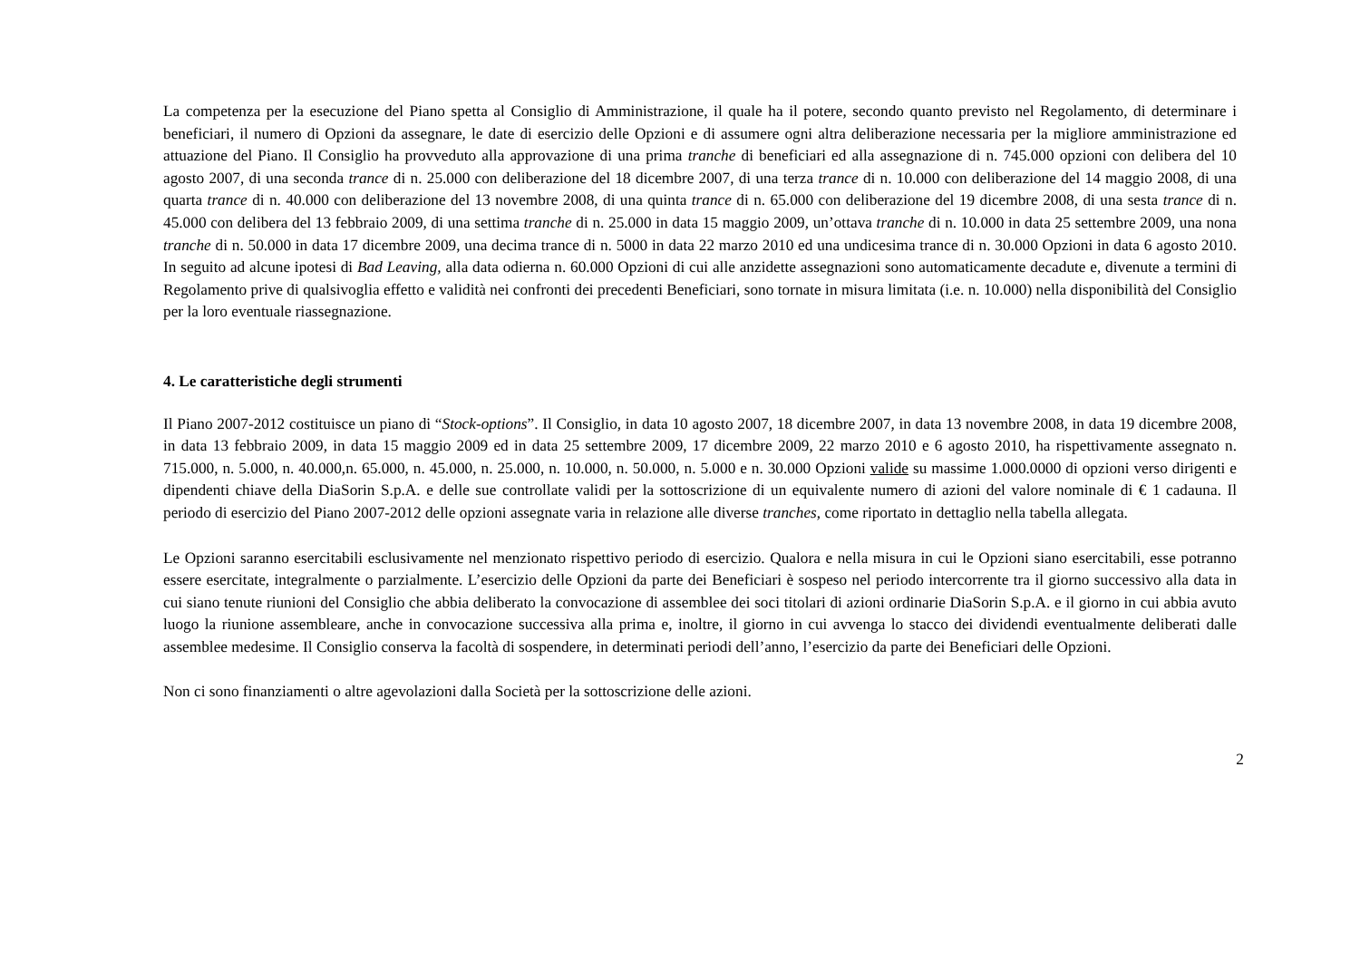La competenza per la esecuzione del Piano spetta al Consiglio di Amministrazione, il quale ha il potere, secondo quanto previsto nel Regolamento, di determinare i beneficiari, il numero di Opzioni da assegnare, le date di esercizio delle Opzioni e di assumere ogni altra deliberazione necessaria per la migliore amministrazione ed attuazione del Piano. Il Consiglio ha provveduto alla approvazione di una prima tranche di beneficiari ed alla assegnazione di n. 745.000 opzioni con delibera del 10 agosto 2007, di una seconda trance di n. 25.000 con deliberazione del 18 dicembre 2007, di una terza trance di n. 10.000 con deliberazione del 14 maggio 2008, di una quarta trance di n. 40.000 con deliberazione del 13 novembre 2008, di una quinta trance di n. 65.000 con deliberazione del 19 dicembre 2008, di una sesta trance di n. 45.000 con delibera del 13 febbraio 2009, di una settima tranche di n. 25.000 in data 15 maggio 2009, un’ottava tranche di n. 10.000 in data 25 settembre 2009, una nona tranche di n. 50.000 in data 17 dicembre 2009, una decima trance di n. 5000 in data 22 marzo 2010 ed una undicesima trance di n. 30.000 Opzioni in data 6 agosto 2010. In seguito ad alcune ipotesi di Bad Leaving, alla data odierna n. 60.000 Opzioni di cui alle anzidette assegnazioni sono automaticamente decadute e, divenute a termini di Regolamento prive di qualsivoglia effetto e validità nei confronti dei precedenti Beneficiari, sono tornate in misura limitata (i.e. n. 10.000) nella disponibilità del Consiglio per la loro eventuale riassegnazione.
4. Le caratteristiche degli strumenti
Il Piano 2007-2012 costituisce un piano di “Stock-options”. Il Consiglio, in data 10 agosto 2007, 18 dicembre 2007, in data 13 novembre 2008, in data 19 dicembre 2008, in data 13 febbraio 2009, in data 15 maggio 2009 ed in data 25 settembre 2009, 17 dicembre 2009, 22 marzo 2010 e 6 agosto 2010, ha rispettivamente assegnato n. 715.000, n. 5.000, n. 40.000,n. 65.000, n. 45.000, n. 25.000, n. 10.000, n. 50.000, n. 5.000 e n. 30.000 Opzioni valide su massime 1.000.0000 di opzioni verso dirigenti e dipendenti chiave della DiaSorin S.p.A. e delle sue controllate validi per la sottoscrizione di un equivalente numero di azioni del valore nominale di € 1 cadauna. Il periodo di esercizio del Piano 2007-2012 delle opzioni assegnate varia in relazione alle diverse tranches, come riportato in dettaglio nella tabella allegata.
Le Opzioni saranno esercitabili esclusivamente nel menzionato rispettivo periodo di esercizio. Qualora e nella misura in cui le Opzioni siano esercitabili, esse potranno essere esercitate, integralmente o parzialmente. L’esercizio delle Opzioni da parte dei Beneficiari è sospeso nel periodo intercorrente tra il giorno successivo alla data in cui siano tenute riunioni del Consiglio che abbia deliberato la convocazione di assemblee dei soci titolari di azioni ordinarie DiaSorin S.p.A. e il giorno in cui abbia avuto luogo la riunione assembleare, anche in convocazione successiva alla prima e, inoltre, il giorno in cui avvenga lo stacco dei dividendi eventualmente deliberati dalle assemblee medesime. Il Consiglio conserva la facoltà di sospendere, in determinati periodi dell’anno, l’esercizio da parte dei Beneficiari delle Opzioni.
Non ci sono finanziamenti o altre agevolazioni dalla Società per la sottoscrizione delle azioni.
2